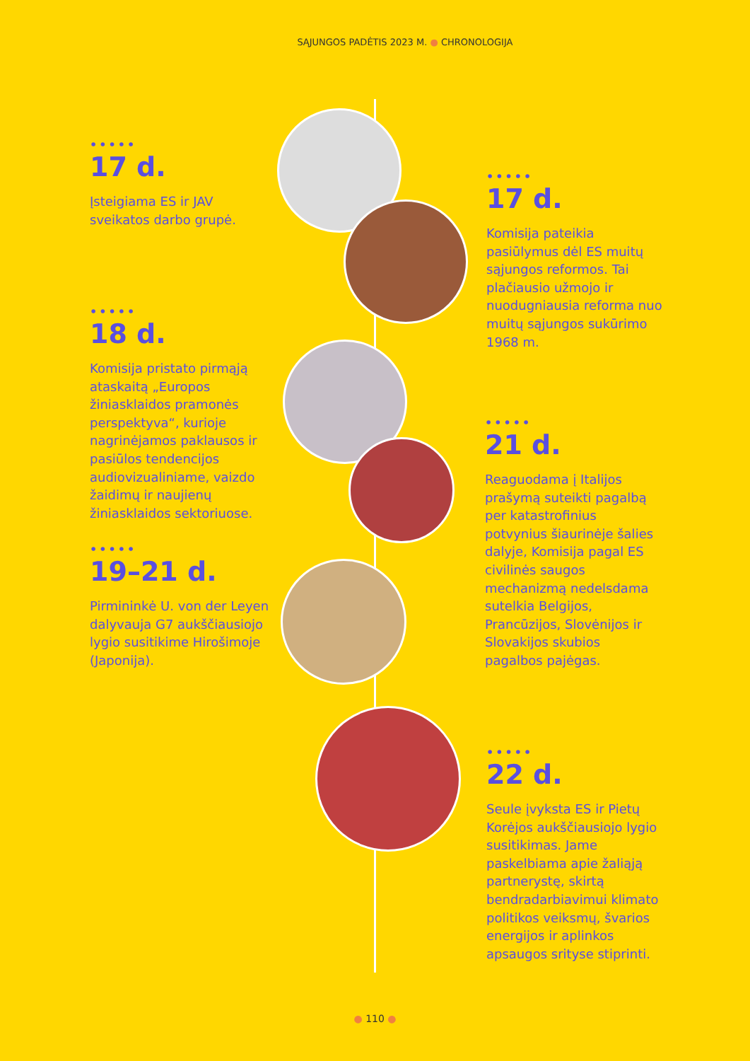SĄJUNGOS PADĖTIS 2023 M. ● CHRONOLOGIJA
•••••
17 d.
Įsteigiama ES ir JAV sveikatos darbo grupė.
•••••
17 d.
Komisija pateikia pasiūlymus dėl ES muitų sąjungos reformos. Tai plačiausio užmojo ir nuodugniausia reforma nuo muitų sąjungos sukūrimo 1968 m.
•••••
18 d.
Komisija pristato pirmąją ataskaitą „Europos žiniasklaidos pramonės perspektyva“, kurioje nagrinėjamos paklausos ir pasiūlos tendencijos audiovizualiniame, vaizdo žaidimų ir naujienų žiniasklaidos sektoriuose.
•••••
21 d.
Reaguodama į Italijos prašymą suteikti pagalbą per katastrofinius potvynius šiaurinėje šalies dalyje, Komisija pagal ES civilinės saugos mechanizmą nedelsdama sutelkia Belgijos, Prancūzijos, Slovėnijos ir Slovakijos skubios pagalbos pajėgas.
•••••
19–21 d.
Pirmininkė U. von der Leyen dalyvauja G7 aukščiausiojo lygio susitikime Hirošimoje (Japonija).
•••••
22 d.
Seule įvyksta ES ir Pietų Korėjos aukščiausiojo lygio susitikimas. Jame paskelbiama apie žaliąją partnerystę, skirtą bendradarbiavimui klimato politikos veiksmų, švarios energijos ir aplinkos apsaugos srityse stiprinti.
● 110 ●